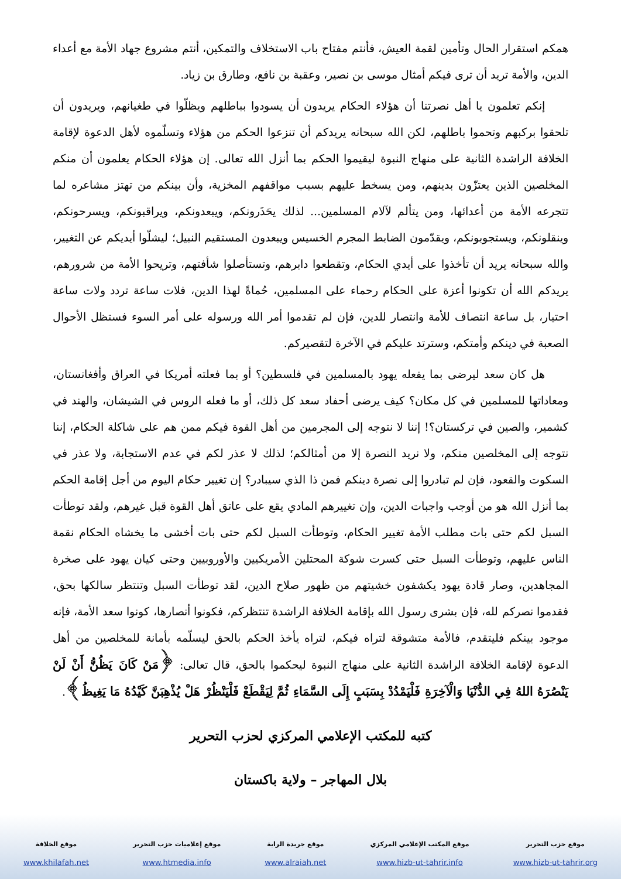همكم استقرار الحال وتأمين لقمة العيش، فأنتم مفتاح باب الاستخلاف والتمكين، أنتم مشروع جهاد الأمة مع أعداء الدين، والأمة تريد أن ترى فيكم أمثال موسى بن نصير، وعقبة بن نافع، وطارق بن زياد.
إنكم تعلمون يا أهل نصرتنا أن هؤلاء الحكام يريدون أن يسودوا بباطلهم ويظلّوا في طغيانهم، ويريدون أن تلحقوا بركبهم وتحموا باطلهم، لكن الله سبحانه يريدكم أن تنزعوا الحكم من هؤلاء وتسلّموه لأهل الدعوة لإقامة الخلافة الراشدة الثانية على منهاج النبوة ليقيموا الحكم بما أنزل الله تعالى. إن هؤلاء الحكام يعلمون أن منكم المخلصين الذين يعتزّون بدينهم، ومن يسخط عليهم بسبب مواقفهم المخزية، وأن بينكم من تهتز مشاعره لما تتجرعه الأمة من أعدائها، ومن يتألم لآلام المسلمين... لذلك يحَذَرونكم، ويبعدونكم، ويراقبونكم، ويسرحونكم، وينقلونكم، ويستجوبونكم، ويقدّمون الضابط المجرم الخسيس ويبعدون المستقيم النبيل؛ ليشلّوا أيديكم عن التغيير، والله سبحانه يريد أن تأخذوا على أيدي الحكام، وتقطعوا دابرهم، وتستأصلوا شأفتهم، وتريحوا الأمة من شرورهم، يريدكم الله أن تكونوا أعزة على الحكام رحماء على المسلمين، حُماةً لهذا الدين، فلات ساعة تردد ولات ساعة احتيار، بل ساعة انتصاف للأمة وانتصار للدين، فإن لم تقدموا أمر الله ورسوله على أمر السوء فستظل الأحوال الصعبة في دينكم وأمتكم، وسترتد عليكم في الآخرة لتقصيركم.
هل كان سعد ليرضى بما يفعله يهود بالمسلمين في فلسطين؟ أو بما فعلته أمريكا في العراق وأفغانستان، ومعاداتها للمسلمين في كل مكان؟ كيف يرضى أحفاد سعد كل ذلك، أو ما فعله الروس في الشيشان، والهند في كشمير، والصين في تركستان؟! إننا لا نتوجه إلى المجرمين من أهل القوة فيكم ممن هم على شاكلة الحكام، إننا نتوجه إلى المخلصين منكم، ولا نريد النصرة إلا من أمثالكم؛ لذلك لا عذر لكم في عدم الاستجابة، ولا عذر في السكوت والقعود، فإن لم تبادروا إلى نصرة دينكم فمن ذا الذي سيبادر؟ إن تغيير حكام اليوم من أجل إقامة الحكم بما أنزل الله هو من أوجب واجبات الدين، وإن تغييرهم المادي يقع على عاتق أهل القوة قبل غيرهم، ولقد توطأت السبل لكم حتى بات مطلب الأمة تغيير الحكام، وتوطأت السبل لكم حتى بات أخشى ما يخشاه الحكام نقمة الناس عليهم، وتوطأت السبل حتى كسرت شوكة المحتلين الأمريكيين والأوروبيين وحتى كيان يهود على صخرة المجاهدين، وصار قادة يهود يكشفون خشيتهم من ظهور صلاح الدين، لقد توطأت السبل وتنتظر سالكها بحق، فقدموا نصركم لله، فإن بشرى رسول الله بإقامة الخلافة الراشدة تنتظركم، فكونوا أنصارها، كونوا سعد الأمة، فإنه موجود بينكم فليتقدم، فالأمة متشوقة لتراه فيكم، لتراه يأخذ الحكم بالحق ليسلّمه بأمانة للمخلصين من أهل الدعوة لإقامة الخلافة الراشدة الثانية على منهاج النبوة ليحكموا بالحق، قال تعالى: ﴿مَنْ كَانَ يَظُنُّ أَنْ لَنْ يَنْصُرَهُ اللهُ فِي الدُّنْيَا وَالْآخِرَةِ فَلْيَمْدُدْ بِسَبَبٍ إِلَى السَّمَاءِ ثُمَّ لِيَقْطَعْ فَلْيَنْظُرْ هَلْ يُذْهِبَنَّ كَيْدُهُ مَا يَغِيظُ﴾.
كتبه للمكتب الإعلامي المركزي لحزب التحرير
بلال المهاجر – ولاية باكستان
موقع الخلافة
www.khilafah.net
موقع إعلاميات حزب التحرير
www.htmedia.info
موقع جريدة الراية
www.alraiah.net
موقع المكتب الإعلامي المركزي
www.hizb-ut-tahrir.info
موقع حزب التحرير
www.hizb-ut-tahrir.org